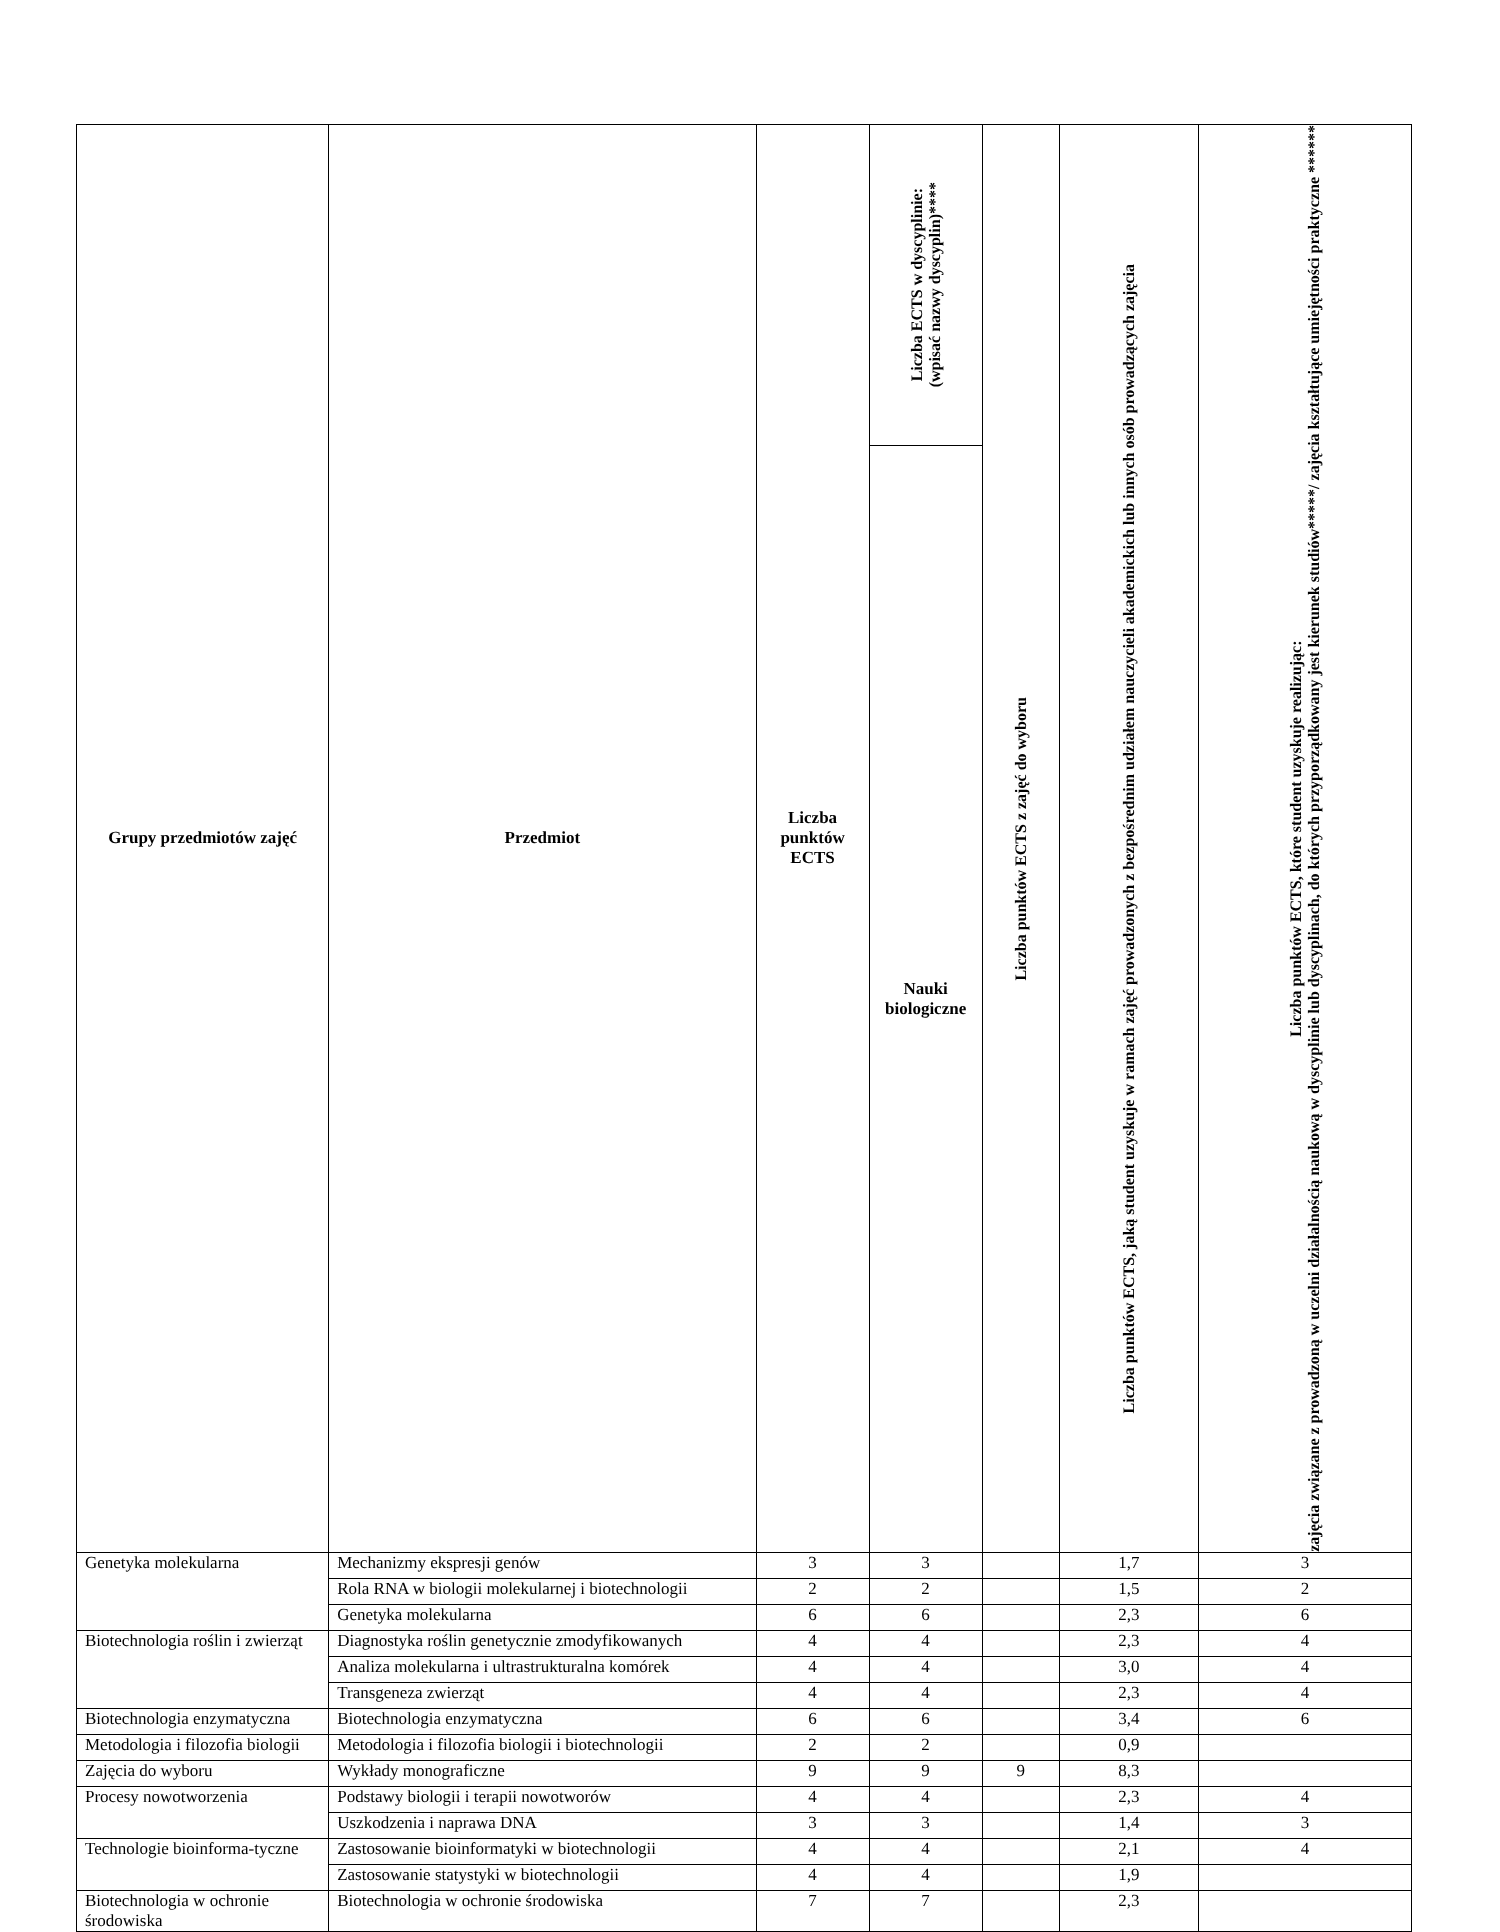| Grupy przedmiotów zajęć | Przedmiot | Liczba punktów ECTS | Liczba ECTS w dyscyplinie: (wpisać nazwy dyscyplin)**** | Liczba punktów ECTS z zajęć do wyboru | Liczba punktów ECTS, jaką student uzyskuje w ramach zajęć prowadzonych z bezpośrednim udziałem nauczycieli akademickich lub innych osób prowadzących zajęcia | Liczba punktów ECTS, które student uzyskuje realizując: zajęcia związane z prowadzoną w uczelni działalnością naukową w dyscyplinie lub dyscyplinach, do których przyporządkowany jest kierunek studiów*****/ zajęcia kształtujące umiejętności praktyczne ****** |
| --- | --- | --- | --- | --- | --- | --- |
| | | | Nauki biologiczne | | | |
| Genetyka molekularna | Mechanizmy ekspresji genów | 3 | 3 | | 1,7 | 3 |
| | Rola RNA w biologii molekularnej i biotechnologii | 2 | 2 | | 1,5 | 2 |
| | Genetyka molekularna | 6 | 6 | | 2,3 | 6 |
| Biotechnologia roślin i zwierząt | Diagnostyka roślin genetycznie zmodyfikowanych | 4 | 4 | | 2,3 | 4 |
| | Analiza molekularna i ultrastrukturalna komórek | 4 | 4 | | 3,0 | 4 |
| | Transgeneza zwierząt | 4 | 4 | | 2,3 | 4 |
| Biotechnologia enzymatyczna | Biotechnologia enzymatyczna | 6 | 6 | | 3,4 | 6 |
| Metodologia i filozofia biologii | Metodologia i filozofia biologii i biotechnologii | 2 | 2 | | 0,9 | |
| Zajęcia do wyboru | Wykłady monograficzne | 9 | 9 | 9 | 8,3 | |
| Procesy nowotworzenia | Podstawy biologii i terapii nowotworów | 4 | 4 | | 2,3 | 4 |
| | Uszkodzenia i naprawa DNA | 3 | 3 | | 1,4 | 3 |
| Technologie bioinforma-tyczne | Zastosowanie bioinformatyki w biotechnologii | 4 | 4 | | 2,1 | 4 |
| | Zastosowanie statystyki w biotechnologii | 4 | 4 | | 1,9 | |
| Biotechnologia w ochronie środowiska | Biotechnologia w ochronie środowiska | 7 | 7 | | 2,3 | |